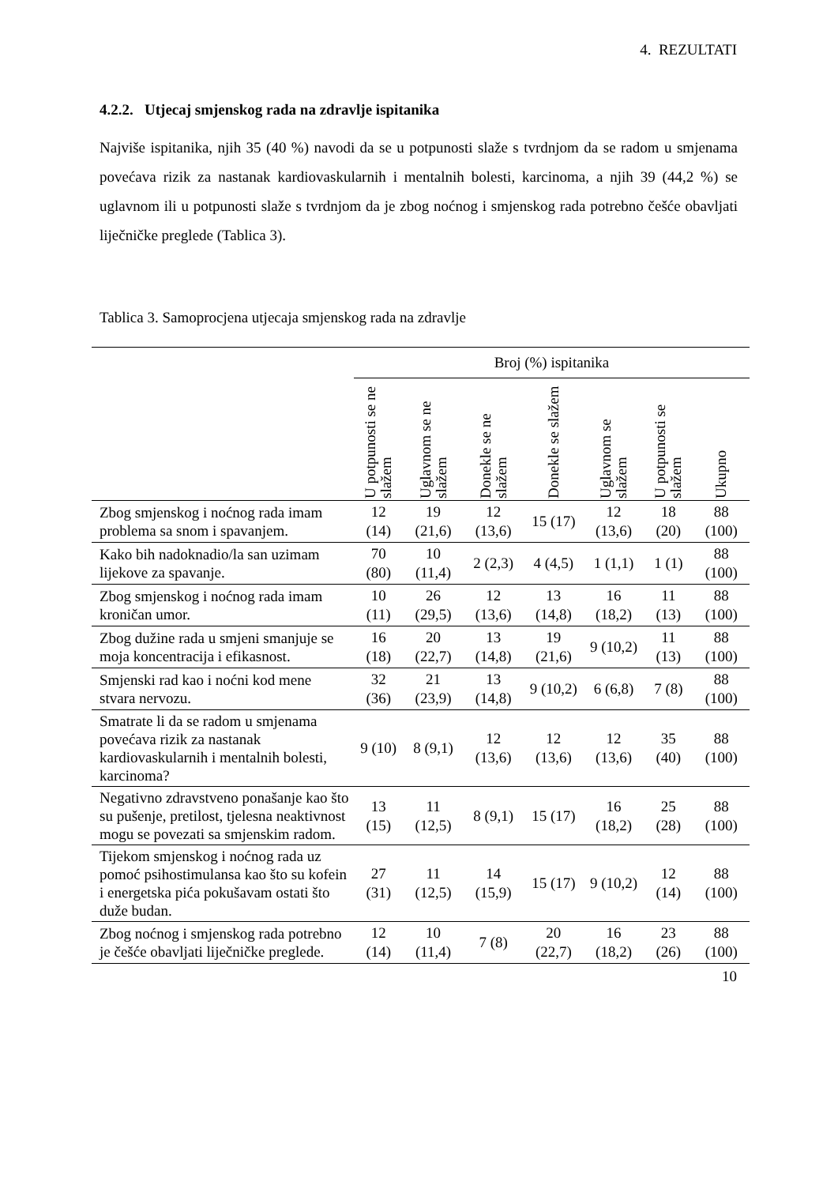4. REZULTATI
4.2.2. Utjecaj smjenskog rada na zdravlje ispitanika
Najviše ispitanika, njih 35 (40 %) navodi da se u potpunosti slaže s tvrdnjom da se radom u smjenama povećava rizik za nastanak kardiovaskularnih i mentalnih bolesti, karcinoma, a njih 39 (44,2 %) se uglavnom ili u potpunosti slaže s tvrdnjom da je zbog noćnog i smjenskog rada potrebno češće obavljati liječničke preglede (Tablica 3).
Tablica 3. Samoprocjena utjecaja smjenskog rada na zdravlje
| | Broj (%) ispitanika | | | | | | |
| --- | --- | --- | --- | --- | --- | --- | --- |
| | U potpunosti se ne slažem | Uglavnom se ne slažem | Donekle se ne slažem | Donekle se slažem | Uglavnom se slažem | U potpunosti se slažem | Ukupno |
| Zbog smjenskog i noćnog rada imam problema sa snom i spavanjem. | 12 (14) | 19 (21,6) | 12 (13,6) | 15 (17) | 12 (13,6) | 18 (20) | 88 (100) |
| Kako bih nadoknadio/la san uzimam lijekove za spavanje. | 70 (80) | 10 (11,4) | 2 (2,3) | 4 (4,5) | 1 (1,1) | 1 (1) | 88 (100) |
| Zbog smjenskog i noćnog rada imam kroničan umor. | 10 (11) | 26 (29,5) | 12 (13,6) | 13 (14,8) | 16 (18,2) | 11 (13) | 88 (100) |
| Zbog dužine rada u smjeni smanjuje se moja koncentracija i efikasnost. | 16 (18) | 20 (22,7) | 13 (14,8) | 19 (21,6) | 9 (10,2) | 11 (13) | 88 (100) |
| Smjenski rad kao i noćni kod mene stvara nervozu. | 32 (36) | 21 (23,9) | 13 (14,8) | 9 (10,2) | 6 (6,8) | 7 (8) | 88 (100) |
| Smatrate li da se radom u smjenama povećava rizik za nastanak kardiovaskularnih i mentalnih bolesti, karcinoma? | 9 (10) | 8 (9,1) | 12 (13,6) | 12 (13,6) | 12 (13,6) | 35 (40) | 88 (100) |
| Negativno zdravstveno ponašanje kao što su pušenje, pretilost, tjelesna neaktivnost mogu se povezati sa smjenskim radom. | 13 (15) | 11 (12,5) | 8 (9,1) | 15 (17) | 16 (18,2) | 25 (28) | 88 (100) |
| Tijekom smjenskog i noćnog rada uz pomoć psihostimulansa kao što su kofein i energetska pića pokušavam ostati što duže budan. | 27 (31) | 11 (12,5) | 14 (15,9) | 15 (17) | 9 (10,2) | 12 (14) | 88 (100) |
| Zbog noćnog i smjenskog rada potrebno je češće obavljati liječničke preglede. | 12 (14) | 10 (11,4) | 7 (8) | 20 (22,7) | 16 (18,2) | 23 (26) | 88 (100) |
10